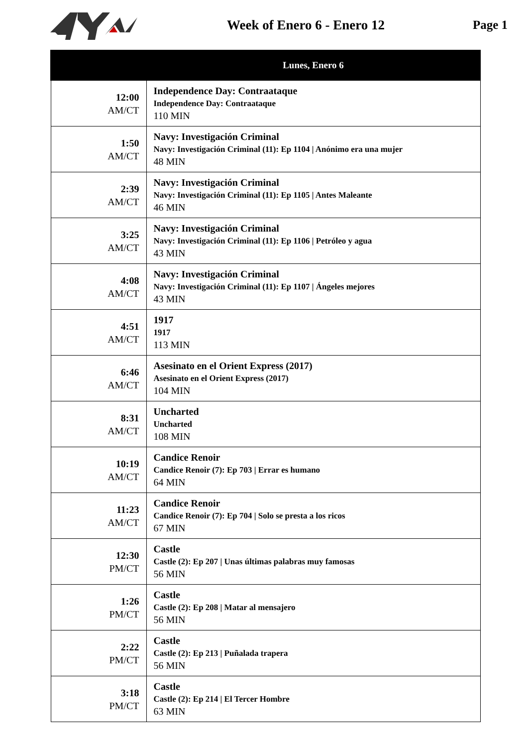Week of Enero 6 - Enero 12 Page 1
| | Lunes, Enero 6 |
| --- | --- |
| 12:00 AM/CT | Independence Day: Contraataque Independence Day: Contraataque 110 MIN |
| 1:50 AM/CT | Navy: Investigación Criminal Navy: Investigación Criminal (11): Ep 1104 / Anónimo era una mujer 48 MIN |
| 2:39 AM/CT | Navy: Investigación Criminal Navy: Investigación Criminal (11): Ep 1105 / Antes Maleante 46 MIN |
| 3:25 AM/CT | Navy: Investigación Criminal Navy: Investigación Criminal (11): Ep 1106 / Petróleo y agua 43 MIN |
| 4:08 AM/CT | Navy: Investigación Criminal Navy: Investigación Criminal (11): Ep 1107 / Ángeles mejores 43 MIN |
| 4:51 AM/CT | 1917 1917 113 MIN |
| 6:46 AM/CT | Asesinato en el Orient Express (2017) Asesinato en el Orient Express (2017) 104 MIN |
| 8:31 AM/CT | Uncharted Uncharted 108 MIN |
| 10:19 AM/CT | Candice Renoir Candice Renoir (7): Ep 703 / Errar es humano 64 MIN |
| 11:23 AM/CT | Candice Renoir Candice Renoir (7): Ep 704 / Solo se presta a los ricos 67 MIN |
| 12:30 PM/CT | Castle Castle (2): Ep 207 / Unas últimas palabras muy famosas 56 MIN |
| 1:26 PM/CT | Castle Castle (2): Ep 208 / Matar al mensajero 56 MIN |
| 2:22 PM/CT | Castle Castle (2): Ep 213 / Puñalada trapera 56 MIN |
| 3:18 PM/CT | Castle Castle (2): Ep 214 / El Tercer Hombre 63 MIN |